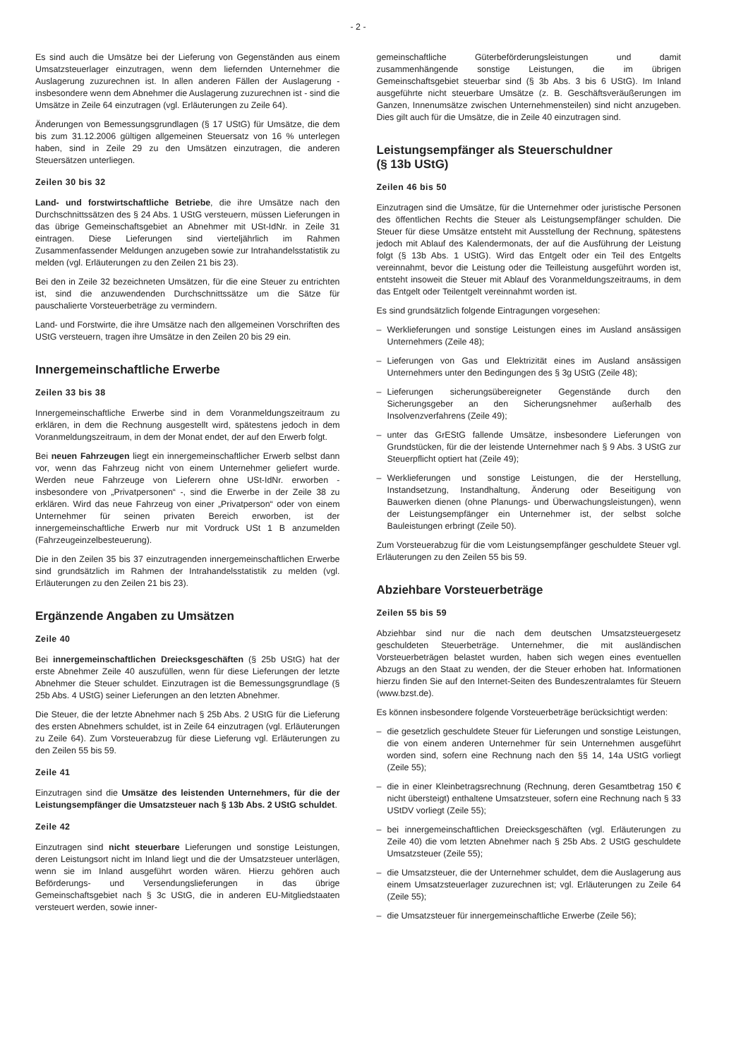- 2 -
Es sind auch die Umsätze bei der Lieferung von Gegenständen aus einem Umsatzsteuerlager einzutragen, wenn dem liefernden Unternehmer die Auslagerung zuzurechnen ist. In allen anderen Fällen der Auslagerung - insbesondere wenn dem Abnehmer die Auslagerung zuzurechnen ist - sind die Umsätze in Zeile 64 einzutragen (vgl. Erläuterungen zu Zeile 64).
Änderungen von Bemessungsgrundlagen (§ 17 UStG) für Umsätze, die dem bis zum 31.12.2006 gültigen allgemeinen Steuersatz von 16 % unterlegen haben, sind in Zeile 29 zu den Umsätzen einzutragen, die anderen Steuersätzen unterliegen.
Zeilen 30 bis 32
Land- und forstwirtschaftliche Betriebe, die ihre Umsätze nach den Durchschnittssätzen des § 24 Abs. 1 UStG versteuern, müssen Lieferungen in das übrige Gemeinschaftsgebiet an Abnehmer mit USt-IdNr. in Zeile 31 eintragen. Diese Lieferungen sind vierteljährlich im Rahmen Zusammenfassender Meldungen anzugeben sowie zur Intrahandelsstatistik zu melden (vgl. Erläuterungen zu den Zeilen 21 bis 23).
Bei den in Zeile 32 bezeichneten Umsätzen, für die eine Steuer zu entrichten ist, sind die anzuwendenden Durchschnittssätze um die Sätze für pauschalierte Vorsteuerbeträge zu vermindern.
Land- und Forstwirte, die ihre Umsätze nach den allgemeinen Vorschriften des UStG versteuern, tragen ihre Umsätze in den Zeilen 20 bis 29 ein.
Innergemeinschaftliche Erwerbe
Zeilen 33 bis 38
Innergemeinschaftliche Erwerbe sind in dem Voranmeldungszeitraum zu erklären, in dem die Rechnung ausgestellt wird, spätestens jedoch in dem Voranmeldungszeitraum, in dem der Monat endet, der auf den Erwerb folgt.
Bei neuen Fahrzeugen liegt ein innergemeinschaftlicher Erwerb selbst dann vor, wenn das Fahrzeug nicht von einem Unternehmer geliefert wurde. Werden neue Fahrzeuge von Lieferern ohne USt-IdNr. erworben - insbesondere von „Privatpersonen“ -, sind die Erwerbe in der Zeile 38 zu erklären. Wird das neue Fahrzeug von einer „Privatperson“ oder von einem Unternehmer für seinen privaten Bereich erworben, ist der innergemeinschaftliche Erwerb nur mit Vordruck USt 1 B anzumelden (Fahrzeugeinzelbesteuerung).
Die in den Zeilen 35 bis 37 einzutragenden innergemeinschaftlichen Erwerbe sind grundsätzlich im Rahmen der Intrahandelsstatistik zu melden (vgl. Erläuterungen zu den Zeilen 21 bis 23).
Ergänzende Angaben zu Umsätzen
Zeile 40
Bei innergemeinschaftlichen Dreiecksgeschäften (§ 25b UStG) hat der erste Abnehmer Zeile 40 auszufüllen, wenn für diese Lieferungen der letzte Abnehmer die Steuer schuldet. Einzutragen ist die Bemessungsgrundlage (§ 25b Abs. 4 UStG) seiner Lieferungen an den letzten Abnehmer.
Die Steuer, die der letzte Abnehmer nach § 25b Abs. 2 UStG für die Lieferung des ersten Abnehmers schuldet, ist in Zeile 64 einzutragen (vgl. Erläuterungen zu Zeile 64). Zum Vorsteuerabzug für diese Lieferung vgl. Erläuterungen zu den Zeilen 55 bis 59.
Zeile 41
Einzutragen sind die Umsätze des leistenden Unternehmers, für die der Leistungsempfänger die Umsatzsteuer nach § 13b Abs. 2 UStG schuldet.
Zeile 42
Einzutragen sind nicht steuerbare Lieferungen und sonstige Leistungen, deren Leistungsort nicht im Inland liegt und die der Umsatzsteuer unterlägen, wenn sie im Inland ausgeführt worden wären. Hierzu gehören auch Beförderungs- und Versendungslieferungen in das übrige Gemeinschaftsgebiet nach § 3c UStG, die in anderen EU-Mitgliedstaaten versteuert werden, sowie inner-
gemeinschaftliche Güterbeförderungsleistungen und damit zusammenhängende sonstige Leistungen, die im übrigen Gemeinschaftsgebiet steuerbar sind (§ 3b Abs. 3 bis 6 UStG). Im Inland ausgeführte nicht steuerbare Umsätze (z. B. Geschäftsveräußerungen im Ganzen, Innenumsätze zwischen Unternehmensteilen) sind nicht anzugeben. Dies gilt auch für die Umsätze, die in Zeile 40 einzutragen sind.
Leistungsempfänger als Steuerschuldner
(§ 13b UStG)
Zeilen 46 bis 50
Einzutragen sind die Umsätze, für die Unternehmer oder juristische Personen des öffentlichen Rechts die Steuer als Leistungsempfänger schulden. Die Steuer für diese Umsätze entsteht mit Ausstellung der Rechnung, spätestens jedoch mit Ablauf des Kalendermonats, der auf die Ausführung der Leistung folgt (§ 13b Abs. 1 UStG). Wird das Entgelt oder ein Teil des Entgelts vereinnahmt, bevor die Leistung oder die Teilleistung ausgeführt worden ist, entsteht insoweit die Steuer mit Ablauf des Voranmeldungszeitraums, in dem das Entgelt oder Teilentgelt vereinnahmt worden ist.
Es sind grundsätzlich folgende Eintragungen vorgesehen:
– Werklieferungen und sonstige Leistungen eines im Ausland ansässigen Unternehmers (Zeile 48);
– Lieferungen von Gas und Elektrizität eines im Ausland ansässigen Unternehmers unter den Bedingungen des § 3g UStG (Zeile 48);
– Lieferungen sicherungsübereigneter Gegenstände durch den Sicherungsgeber an den Sicherungsnehmer außerhalb des Insolvenzverfahrens (Zeile 49);
– unter das GrEStG fallende Umsätze, insbesondere Lieferungen von Grundstücken, für die der leistende Unternehmer nach § 9 Abs. 3 UStG zur Steuerpflicht optiert hat (Zeile 49);
– Werklieferungen und sonstige Leistungen, die der Herstellung, Instandsetzung, Instandhaltung, Änderung oder Beseitigung von Bauwerken dienen (ohne Planungs- und Überwachungsleistungen), wenn der Leistungsempfänger ein Unternehmer ist, der selbst solche Bauleistungen erbringt (Zeile 50).
Zum Vorsteuerabzug für die vom Leistungsempfänger geschuldete Steuer vgl. Erläuterungen zu den Zeilen 55 bis 59.
Abziehbare Vorsteuerbeträge
Zeilen 55 bis 59
Abziehbar sind nur die nach dem deutschen Umsatzsteuergesetz geschuldeten Steuerbeträge. Unternehmer, die mit ausländischen Vorsteuerbeträgen belastet wurden, haben sich wegen eines eventuellen Abzugs an den Staat zu wenden, der die Steuer erhoben hat. Informationen hierzu finden Sie auf den Internet-Seiten des Bundeszentralamtes für Steuern (www.bzst.de).
Es können insbesondere folgende Vorsteuerbeträge berücksichtigt werden:
– die gesetzlich geschuldete Steuer für Lieferungen und sonstige Leistungen, die von einem anderen Unternehmer für sein Unternehmen ausgeführt worden sind, sofern eine Rechnung nach den §§ 14, 14a UStG vorliegt (Zeile 55);
– die in einer Kleinbetragsrechnung (Rechnung, deren Gesamtbetrag 150 € nicht übersteigt) enthaltene Umsatzsteuer, sofern eine Rechnung nach § 33 UStDV vorliegt (Zeile 55);
– bei innergemeinschaftlichen Dreiecksgeschäften (vgl. Erläuterungen zu Zeile 40) die vom letzten Abnehmer nach § 25b Abs. 2 UStG geschuldete Umsatzsteuer (Zeile 55);
– die Umsatzsteuer, die der Unternehmer schuldet, dem die Auslagerung aus einem Umsatzsteuerlager zuzurechnen ist; vgl. Erläuterungen zu Zeile 64 (Zeile 55);
– die Umsatzsteuer für innergemeinschaftliche Erwerbe (Zeile 56);